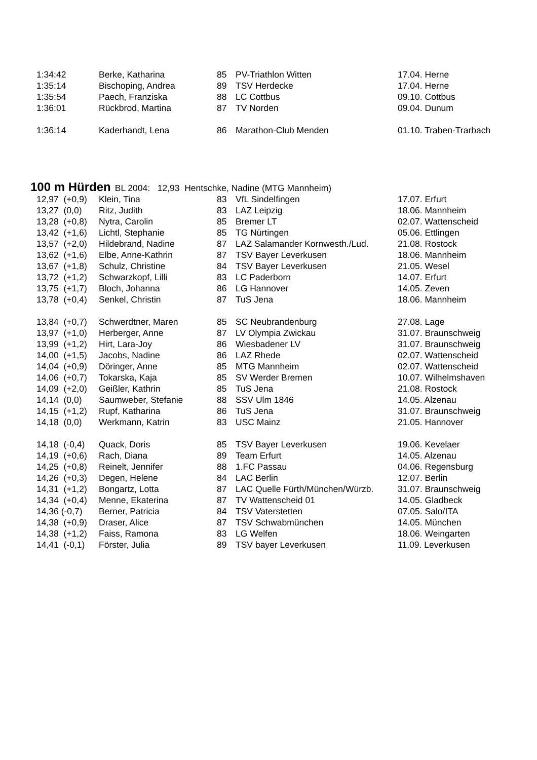| 1:34:42 | Berke, Katharina | 85 | PV-Triathlon Witten | 17.04. Herne |
| 1:35:14 | Bischoping, Andrea | 89 | TSV Herdecke | 17.04. Herne |
| 1:35:54 | Paech, Franziska | 88 | LC Cottbus | 09.10. Cottbus |
| 1:36:01 | Rückbrod, Martina | 87 | TV Norden | 09.04. Dunum |
| 1:36:14 | Kaderhandt, Lena | 86 | Marathon-Club Menden | 01.10. Traben-Trarbach |
100 m Hürden
BL 2004: 12,93 Hentschke, Nadine (MTG Mannheim)
| 12,97 (+0,9) | Klein, Tina | 83 | VfL Sindelfingen | 17.07. Erfurt |
| 13,27 (0,0) | Ritz, Judith | 83 | LAZ Leipzig | 18.06. Mannheim |
| 13,28 (+0,8) | Nytra, Carolin | 85 | Bremer LT | 02.07. Wattenscheid |
| 13,42 (+1,6) | Lichtl, Stephanie | 85 | TG Nürtingen | 05.06. Ettlingen |
| 13,57 (+2,0) | Hildebrand, Nadine | 87 | LAZ Salamander Kornwesth./Lud. | 21.08. Rostock |
| 13,62 (+1,6) | Elbe, Anne-Kathrin | 87 | TSV Bayer Leverkusen | 18.06. Mannheim |
| 13,67 (+1,8) | Schulz, Christine | 84 | TSV Bayer Leverkusen | 21.05. Wesel |
| 13,72 (+1,2) | Schwarzkopf, Lilli | 83 | LC Paderborn | 14.07. Erfurt |
| 13,75 (+1,7) | Bloch, Johanna | 86 | LG Hannover | 14.05. Zeven |
| 13,78 (+0,4) | Senkel, Christin | 87 | TuS Jena | 18.06. Mannheim |
| 13,84 (+0,7) | Schwerdtner, Maren | 85 | SC Neubrandenburg | 27.08. Lage |
| 13,97 (+1,0) | Herberger, Anne | 87 | LV Olympia Zwickau | 31.07. Braunschweig |
| 13,99 (+1,2) | Hirt, Lara-Joy | 86 | Wiesbadener LV | 31.07. Braunschweig |
| 14,00 (+1,5) | Jacobs, Nadine | 86 | LAZ Rhede | 02.07. Wattenscheid |
| 14,04 (+0,9) | Döringer, Anne | 85 | MTG Mannheim | 02.07. Wattenscheid |
| 14,06 (+0,7) | Tokarska, Kaja | 85 | SV Werder Bremen | 10.07. Wilhelmshaven |
| 14,09 (+2,0) | Geißler, Kathrin | 85 | TuS Jena | 21.08. Rostock |
| 14,14 (0,0) | Saumweber, Stefanie | 88 | SSV Ulm 1846 | 14.05. Alzenau |
| 14,15 (+1,2) | Rupf, Katharina | 86 | TuS Jena | 31.07. Braunschweig |
| 14,18 (0,0) | Werkmann, Katrin | 83 | USC Mainz | 21.05. Hannover |
| 14,18 (-0,4) | Quack, Doris | 85 | TSV Bayer Leverkusen | 19.06. Kevelaer |
| 14,19 (+0,6) | Rach, Diana | 89 | Team Erfurt | 14.05. Alzenau |
| 14,25 (+0,8) | Reinelt, Jennifer | 88 | 1.FC Passau | 04.06. Regensburg |
| 14,26 (+0,3) | Degen, Helene | 84 | LAC Berlin | 12.07. Berlin |
| 14,31 (+1,2) | Bongartz, Lotta | 87 | LAC Quelle Fürth/München/Würzb. | 31.07. Braunschweig |
| 14,34 (+0,4) | Menne, Ekaterina | 87 | TV Wattenscheid 01 | 14.05. Gladbeck |
| 14,36 (-0,7) | Berner, Patricia | 84 | TSV Vaterstetten | 07.05. Salo/ITA |
| 14,38 (+0,9) | Draser, Alice | 87 | TSV Schwabmünchen | 14.05. München |
| 14,38 (+1,2) | Faiss, Ramona | 83 | LG Welfen | 18.06. Weingarten |
| 14,41 (-0,1) | Förster, Julia | 89 | TSV bayer Leverkusen | 11.09. Leverkusen |